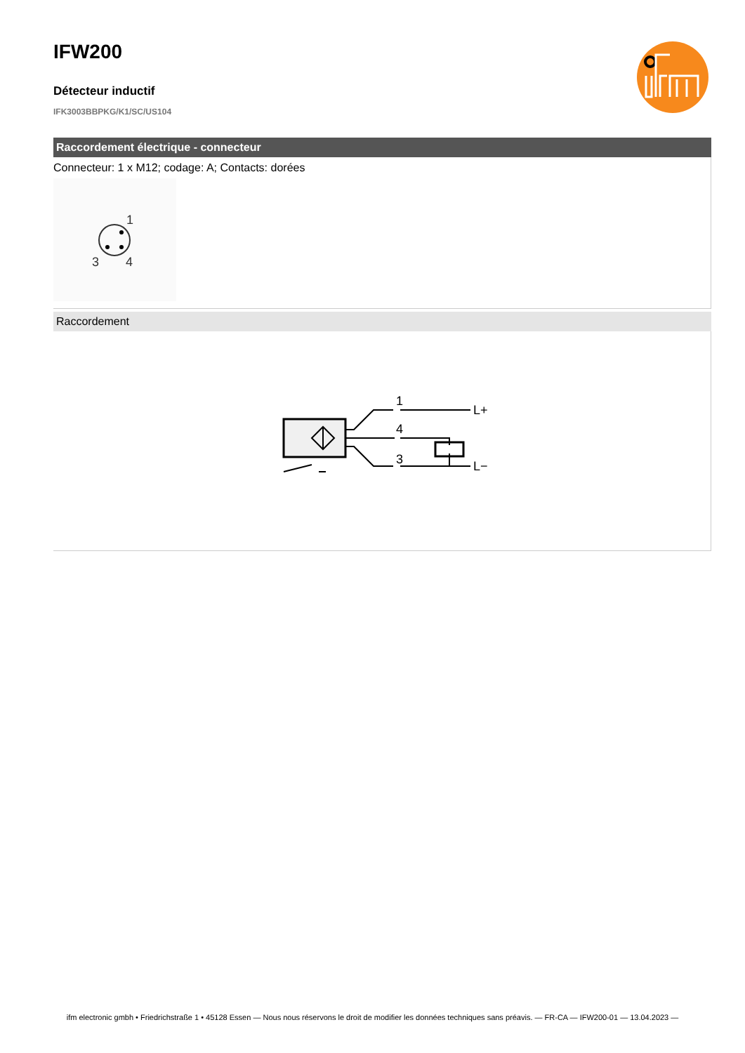IFW200
Détecteur inductif
IFK3003BBPKG/K1/SC/US104
Raccordement électrique - connecteur
Connecteur: 1 x M12; codage: A; Contacts: dorées
1
3
4
Raccordement
1
4
3
L+
L−
ifm electronic gmbh • Friedrichstraße 1 • 45128 Essen — Nous nous réservons le droit de modifier les données techniques sans préavis. — FR-CA — IFW200-01 — 13.04.2023 —